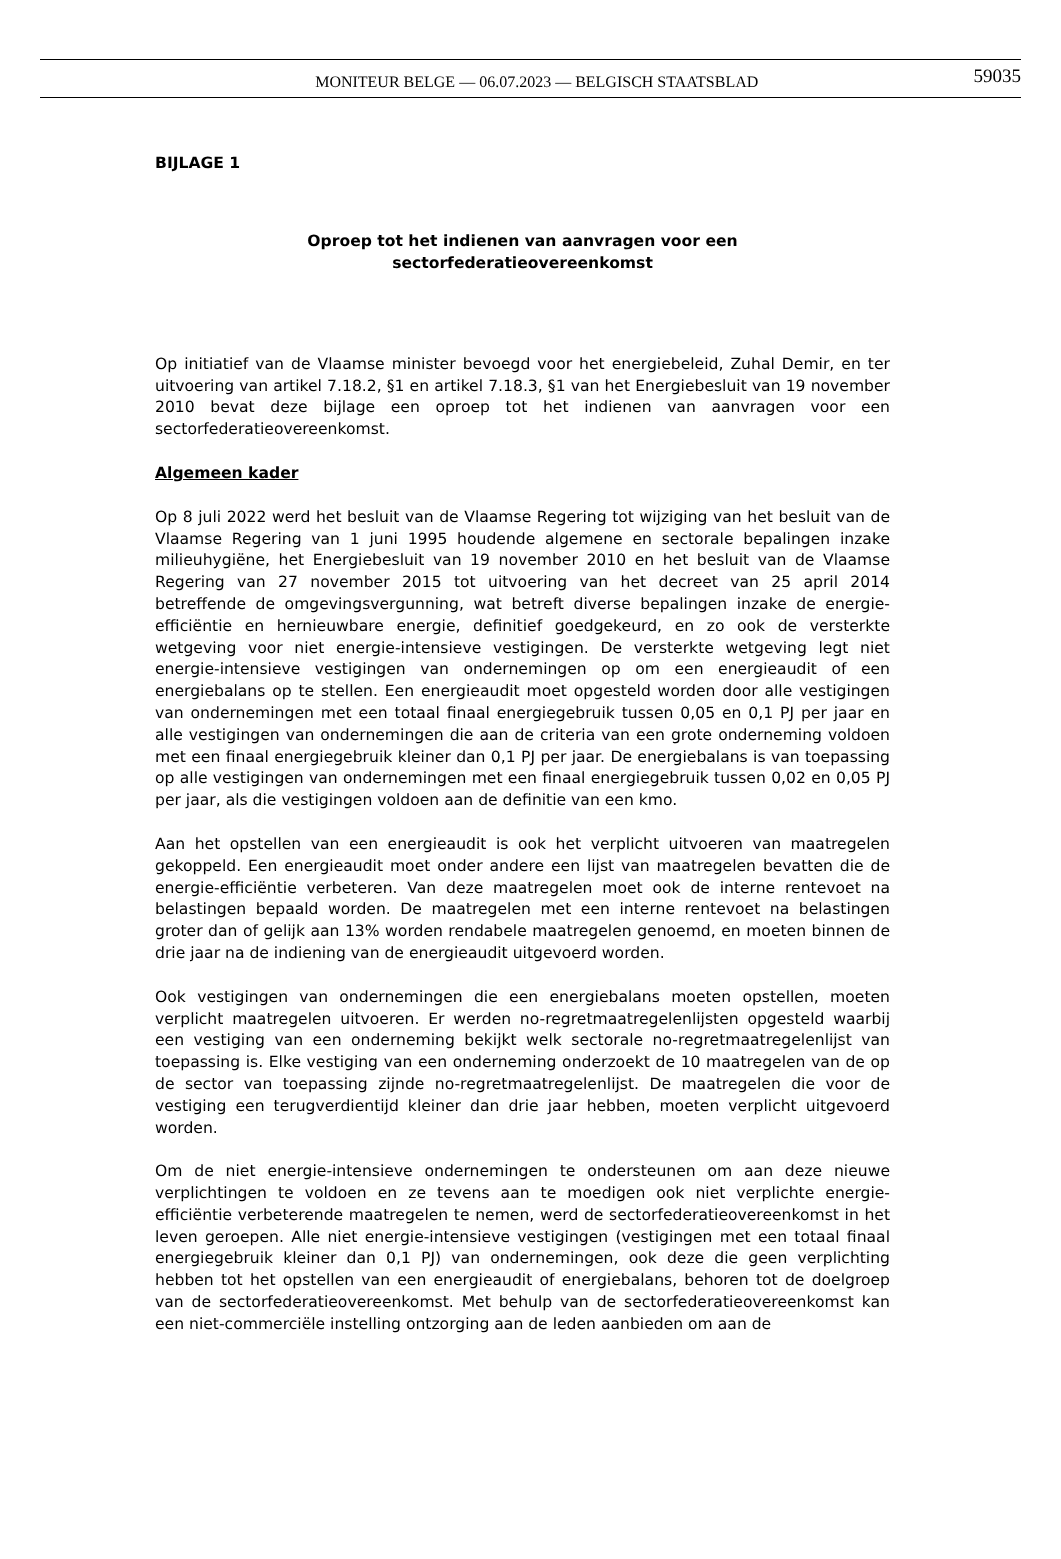MONITEUR BELGE — 06.07.2023 — BELGISCH STAATSBLAD
59035
BIJLAGE 1
Oproep tot het indienen van aanvragen voor een
sectorfederatieovereenkomst
Op initiatief van de Vlaamse minister bevoegd voor het energiebeleid, Zuhal Demir, en ter uitvoering van artikel 7.18.2, §1 en artikel 7.18.3, §1 van het Energiebesluit van 19 november 2010 bevat deze bijlage een oproep tot het indienen van aanvragen voor een sectorfederatieovereenkomst.
Algemeen kader
Op 8 juli 2022 werd het besluit van de Vlaamse Regering tot wijziging van het besluit van de Vlaamse Regering van 1 juni 1995 houdende algemene en sectorale bepalingen inzake milieuhygiëne, het Energiebesluit van 19 november 2010 en het besluit van de Vlaamse Regering van 27 november 2015 tot uitvoering van het decreet van 25 april 2014 betreffende de omgevingsvergunning, wat betreft diverse bepalingen inzake de energie-efficiëntie en hernieuwbare energie, definitief goedgekeurd, en zo ook de versterkte wetgeving voor niet energie-intensieve vestigingen. De versterkte wetgeving legt niet energie-intensieve vestigingen van ondernemingen op om een energieaudit of een energiebalans op te stellen. Een energieaudit moet opgesteld worden door alle vestigingen van ondernemingen met een totaal finaal energiegebruik tussen 0,05 en 0,1 PJ per jaar en alle vestigingen van ondernemingen die aan de criteria van een grote onderneming voldoen met een finaal energiegebruik kleiner dan 0,1 PJ per jaar. De energiebalans is van toepassing op alle vestigingen van ondernemingen met een finaal energiegebruik tussen 0,02 en 0,05 PJ per jaar, als die vestigingen voldoen aan de definitie van een kmo.
Aan het opstellen van een energieaudit is ook het verplicht uitvoeren van maatregelen gekoppeld. Een energieaudit moet onder andere een lijst van maatregelen bevatten die de energie-efficiëntie verbeteren. Van deze maatregelen moet ook de interne rentevoet na belastingen bepaald worden. De maatregelen met een interne rentevoet na belastingen groter dan of gelijk aan 13% worden rendabele maatregelen genoemd, en moeten binnen de drie jaar na de indiening van de energieaudit uitgevoerd worden.
Ook vestigingen van ondernemingen die een energiebalans moeten opstellen, moeten verplicht maatregelen uitvoeren. Er werden no-regretmaatregelenlijsten opgesteld waarbij een vestiging van een onderneming bekijkt welk sectorale no-regretmaatregelenlijst van toepassing is. Elke vestiging van een onderneming onderzoekt de 10 maatregelen van de op de sector van toepassing zijnde no-regretmaatregelenlijst. De maatregelen die voor de vestiging een terugverdientijd kleiner dan drie jaar hebben, moeten verplicht uitgevoerd worden.
Om de niet energie-intensieve ondernemingen te ondersteunen om aan deze nieuwe verplichtingen te voldoen en ze tevens aan te moedigen ook niet verplichte energie-efficiëntie verbeterende maatregelen te nemen, werd de sectorfederatieovereenkomst in het leven geroepen. Alle niet energie-intensieve vestigingen (vestigingen met een totaal finaal energiegebruik kleiner dan 0,1 PJ) van ondernemingen, ook deze die geen verplichting hebben tot het opstellen van een energieaudit of energiebalans, behoren tot de doelgroep van de sectorfederatieovereenkomst. Met behulp van de sectorfederatieovereenkomst kan een niet-commerciële instelling ontzorging aan de leden aanbieden om aan de